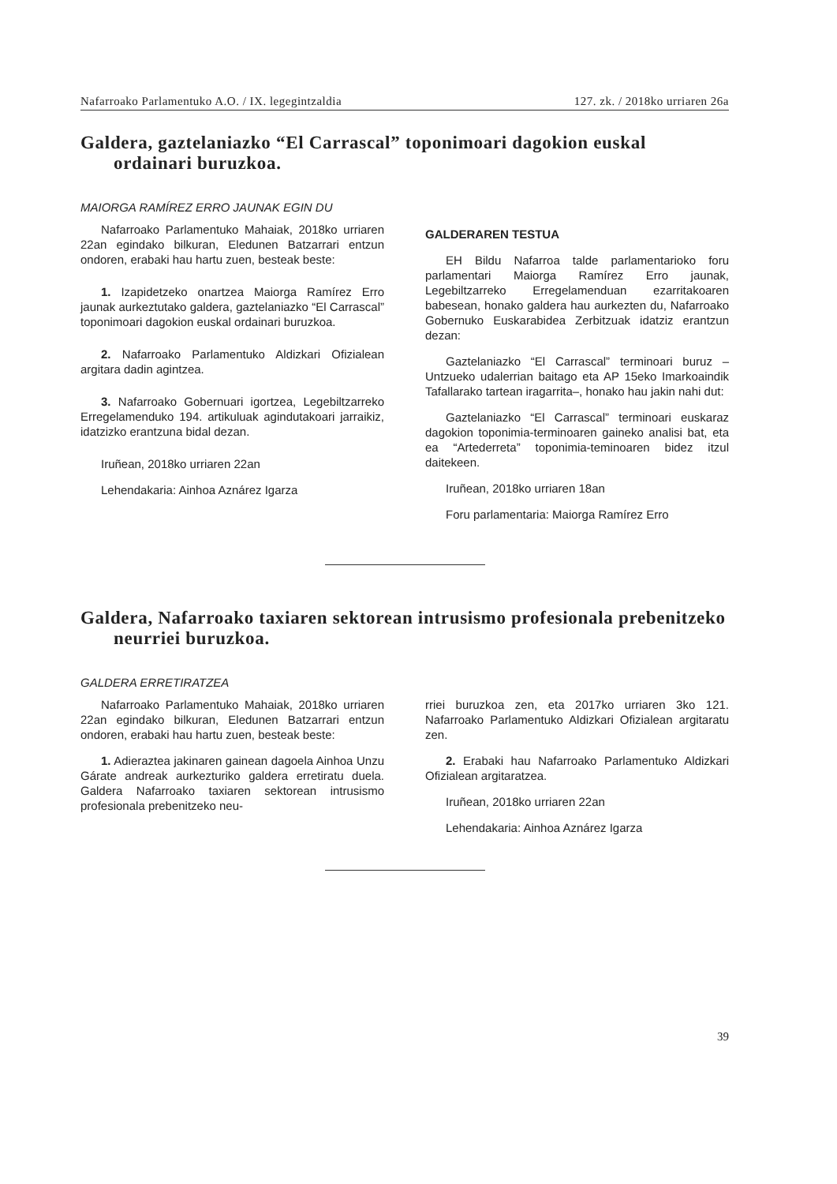Nafarroako Parlamentuko A.O. / IX. legegintzaldia 127. zk. / 2018ko urriaren 26a
Galdera, gaztelaniazko “El Carrascal” toponimoari dagokion euskal ordainari buruzkoa.
MAIORGA RAMÍREZ ERRO JAUNAK EGIN DU
Nafarroako Parlamentuko Mahaiak, 2018ko urriaren 22an egindako bilkuran, Eledunen Batzarrari entzun ondoren, erabaki hau hartu zuen, besteak beste:
1. Izapidetzeko onartzea Maiorga Ramírez Erro jaunak aurkeztutako galdera, gaztelaniazko “El Carrascal” toponimoari dagokion euskal ordainari buruzkoa.
2. Nafarroako Parlamentuko Aldizkari Ofizialean argitara dadin agintzea.
3. Nafarroako Gobernuari igortzea, Legebiltzarreko Erregelamenduko 194. artikuluak agindutakoari jarraikiz, idatzizko erantzuna bidal dezan.
Iruñean, 2018ko urriaren 22an
Lehendakaria: Ainhoa Aznárez Igarza
GALDERAREN TESTUA
EH Bildu Nafarroa talde parlamentarioko foru parlamentari Maiorga Ramírez Erro jaunak, Legebiltzarreko Erregelamenduan ezarritakoaren babesean, honako galdera hau aurkezten du, Nafarroako Gobernuko Euskarabidea Zerbitzuak idatziz erantzun dezan:
Gaztelaniazko “El Carrascal” terminoari buruz –Untzueko udalerrian baitago eta AP 15eko Imarkoaindik Tafallarako tartean iragarrita–, honako hau jakin nahi dut:
Gaztelaniazko “El Carrascal” terminoari euskaraz dagokion toponimia-terminoaren gaineko analisi bat, eta ea “Artederreta” toponimia-teminoaren bidez itzul daitekeen.
Iruñean, 2018ko urriaren 18an
Foru parlamentaria: Maiorga Ramírez Erro
Galdera, Nafarroako taxiaren sektorean intrusismo profesionala prebenitzeko neurriei buruzkoa.
GALDERA ERRETIRATZEA
Nafarroako Parlamentuko Mahaiak, 2018ko urriaren 22an egindako bilkuran, Eledunen Batzarrari entzun ondoren, erabaki hau hartu zuen, besteak beste:
1. Adieraztea jakinaren gainean dagoela Ainhoa Unzu Gárate andreak aurkezturiko galdera erretiratu duela. Galdera Nafarroako taxiaren sektorean intrusismo profesionala prebenitzeko neu-
rriei buruzkoa zen, eta 2017ko urriaren 3ko 121. Nafarroako Parlamentuko Aldizkari Ofizialean argitaratu zen.
2. Erabaki hau Nafarroako Parlamentuko Aldizkari Ofizialean argitaratzea.
Iruñean, 2018ko urriaren 22an
Lehendakaria: Ainhoa Aznárez Igarza
39